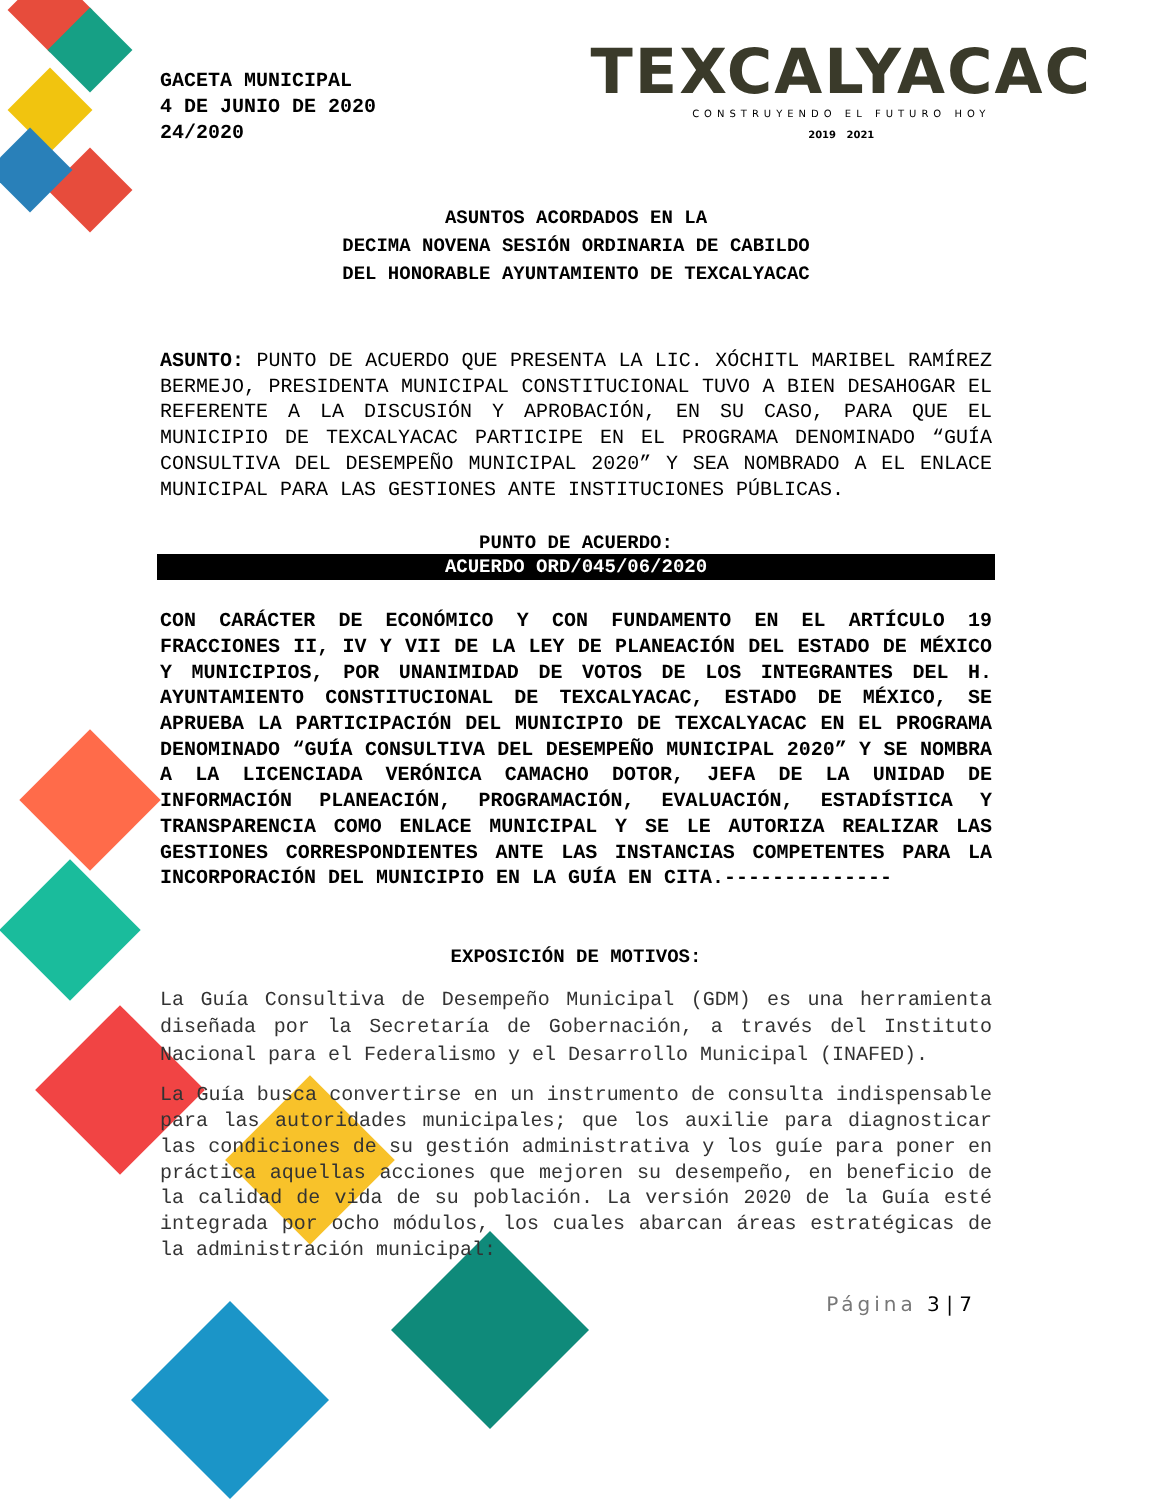GACETA MUNICIPAL
4 DE JUNIO DE 2020
24/2020
TEXCALYACAC
CONSTRUYENDO EL FUTURO HOY
2019 2021
ASUNTOS ACORDADOS EN LA
DECIMA NOVENA SESIÓN ORDINARIA DE CABILDO
DEL HONORABLE AYUNTAMIENTO DE TEXCALYACAC
ASUNTO: PUNTO DE ACUERDO QUE PRESENTA LA LIC. XÓCHITL MARIBEL RAMÍREZ BERMEJO, PRESIDENTA MUNICIPAL CONSTITUCIONAL TUVO A BIEN DESAHOGAR EL REFERENTE A LA DISCUSIÓN Y APROBACIÓN, EN SU CASO, PARA QUE EL MUNICIPIO DE TEXCALYACAC PARTICIPE EN EL PROGRAMA DENOMINADO “GUÍA CONSULTIVA DEL DESEMPEÑO MUNICIPAL 2020” Y SEA NOMBRADO A EL ENLACE MUNICIPAL PARA LAS GESTIONES ANTE INSTITUCIONES PÚBLICAS.
PUNTO DE ACUERDO:
ACUERDO ORD/045/06/2020
CON CARÁCTER DE ECONÓMICO Y CON FUNDAMENTO EN EL ARTÍCULO 19 FRACCIONES II, IV Y VII DE LA LEY DE PLANEACIÓN DEL ESTADO DE MÉXICO Y MUNICIPIOS, POR UNANIMIDAD DE VOTOS DE LOS INTEGRANTES DEL H. AYUNTAMIENTO CONSTITUCIONAL DE TEXCALYACAC, ESTADO DE MÉXICO, SE APRUEBA LA PARTICIPACIÓN DEL MUNICIPIO DE TEXCALYACAC EN EL PROGRAMA DENOMINADO “GUÍA CONSULTIVA DEL DESEMPEÑO MUNICIPAL 2020” Y SE NOMBRA A LA LICENCIADA VERÓNICA CAMACHO DOTOR, JEFA DE LA UNIDAD DE INFORMACIÓN PLANEACIÓN, PROGRAMACIÓN, EVALUACIÓN, ESTADÍSTICA Y TRANSPARENCIA COMO ENLACE MUNICIPAL Y SE LE AUTORIZA REALIZAR LAS GESTIONES CORRESPONDIENTES ANTE LAS INSTANCIAS COMPETENTES PARA LA INCORPORACIÓN DEL MUNICIPIO EN LA GUÍA EN CITA.--------------
EXPOSICIÓN DE MOTIVOS:
La Guía Consultiva de Desempeño Municipal (GDM) es una herramienta diseñada por la Secretaría de Gobernación, a través del Instituto Nacional para el Federalismo y el Desarrollo Municipal (INAFED).
La Guía busca convertirse en un instrumento de consulta indispensable para las autoridades municipales; que los auxilie para diagnosticar las condiciones de su gestión administrativa y los guíe para poner en práctica aquellas acciones que mejoren su desempeño, en beneficio de la calidad de vida de su población. La versión 2020 de la Guía esté integrada por ocho módulos, los cuales abarcan áreas estratégicas de la administración municipal:
Página 3 | 7